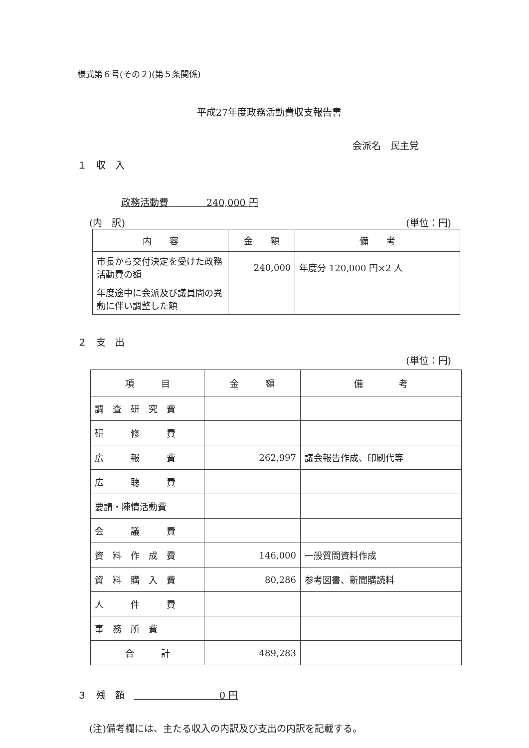様式第６号(その２)(第５条関係)
平成27年度政務活動費収支報告書
会派名　民主党
１　収　入
政務活動費　　　　240,000 円
(内　訳) (単位：円)
| 内 容 | 金 額 | 備 考 |
| --- | --- | --- |
| 市長から交付決定を受けた政務活動費の額 | 240,000 | 年度分 120,000 円×2 人 |
| 年度途中に会派及び議員間の異動に伴い調整した額 | | |
２　支　出
(単位：円)
| 項 目 | 金 額 | 備 考 |
| --- | --- | --- |
| 調 査 研 究 費 | | |
| 研 修 費 | | |
| 広 報 費 | 262,997 | 議会報告作成、印刷代等 |
| 広 聴 費 | | |
| 要請・陳情活動費 | | |
| 会 議 費 | | |
| 資 料 作 成 費 | 146,000 | 一般質問資料作成 |
| 資 料 購 入 費 | 80,286 | 参考図書、新聞購読料 |
| 人 件 費 | | |
| 事 務 所 費 | | |
| 合 計 | 489,283 | |
３　残　額　　　　　　　　　　0 円
(注)備考欄には、主たる収入の内訳及び支出の内訳を記載する。